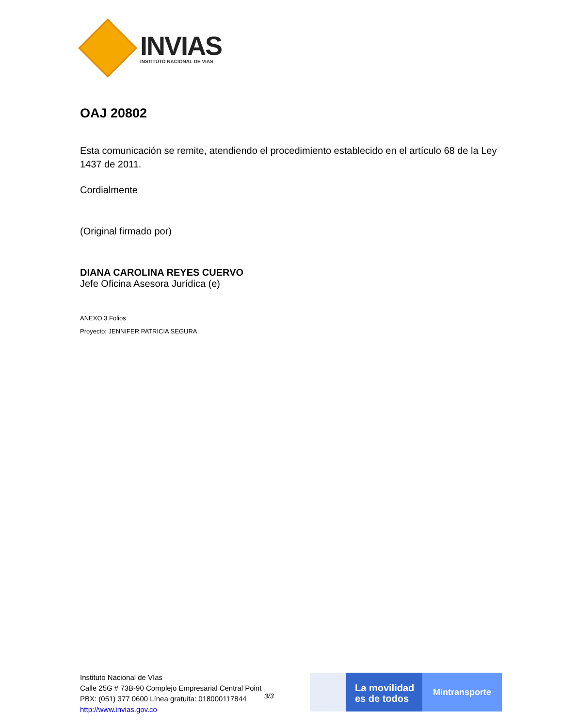INVIAS
INSTITUTO NACIONAL DE VIAS
OAJ 20802
Esta comunicación se remite, atendiendo el procedimiento establecido en el artículo 68 de la Ley 1437 de 2011.
Cordialmente
(Original firmado por)
DIANA CAROLINA REYES CUERVO
Jefe Oficina Asesora Jurídica (e)
ANEXO 3 Folios
Proyecto: JENNIFER PATRICIA SEGURA
Instituto Nacional de Vías
Calle 25G # 73B-90 Complejo Empresarial Central Point
PBX: (051) 377 0600 Línea gratuita: 018000117844
http://www.invias.gov.co
3/3
La movilidad es de todos
Mintransporte